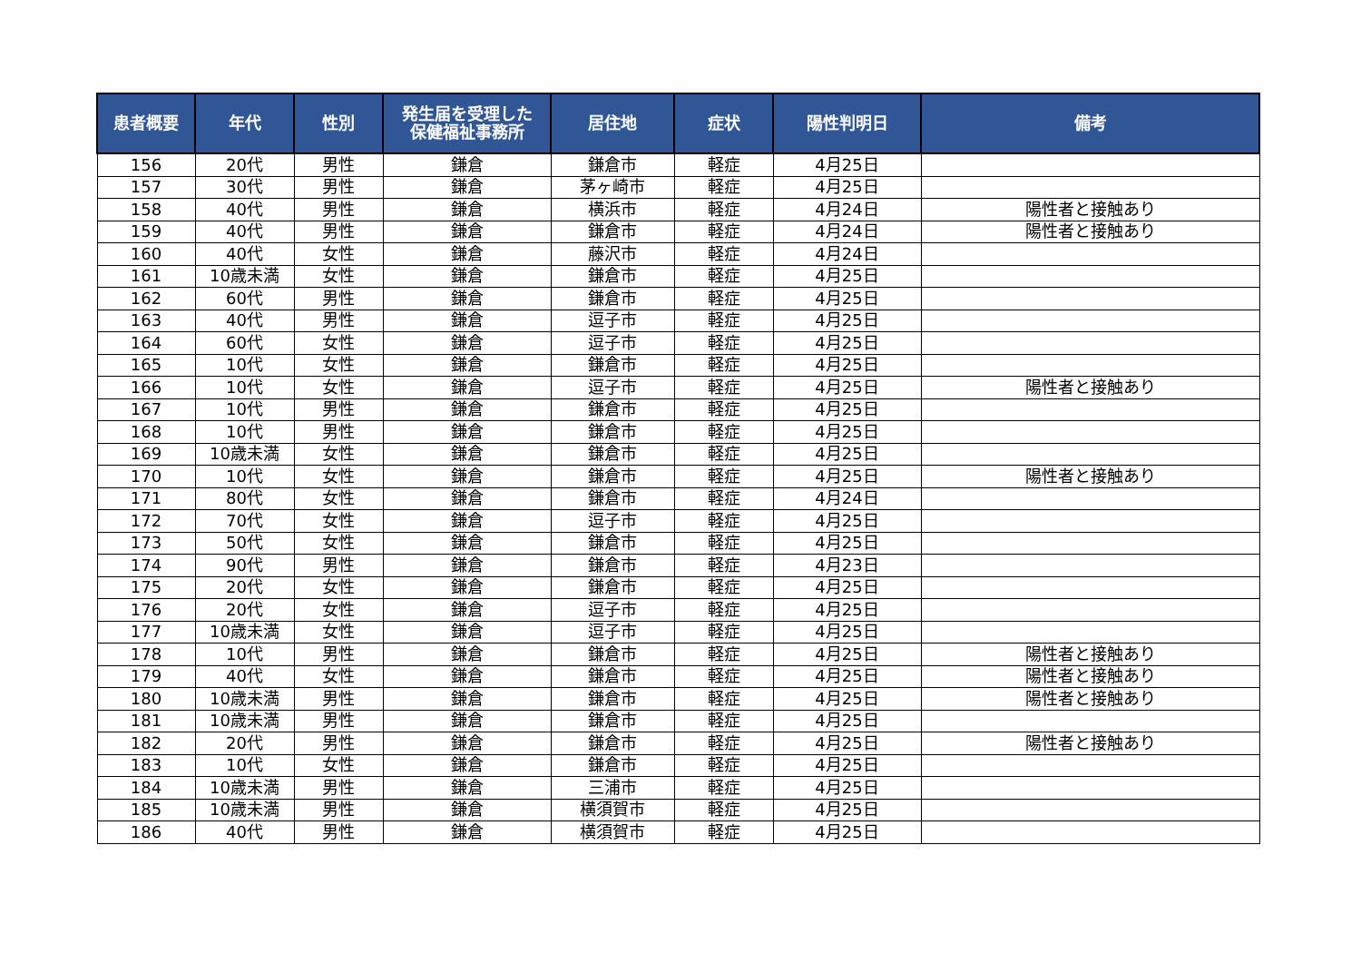| 患者概要 | 年代 | 性別 | 発生届を受理した 保健福祉事務所 | 居住地 | 症状 | 陽性判明日 | 備考 |
| --- | --- | --- | --- | --- | --- | --- | --- |
| 156 | 20代 | 男性 | 鎌倉 | 鎌倉市 | 軽症 | 4月25日 | |
| 157 | 30代 | 男性 | 鎌倉 | 茅ヶ崎市 | 軽症 | 4月25日 | |
| 158 | 40代 | 男性 | 鎌倉 | 横浜市 | 軽症 | 4月24日 | 陽性者と接触あり |
| 159 | 40代 | 男性 | 鎌倉 | 鎌倉市 | 軽症 | 4月24日 | 陽性者と接触あり |
| 160 | 40代 | 女性 | 鎌倉 | 藤沢市 | 軽症 | 4月24日 | |
| 161 | 10歳未満 | 女性 | 鎌倉 | 鎌倉市 | 軽症 | 4月25日 | |
| 162 | 60代 | 男性 | 鎌倉 | 鎌倉市 | 軽症 | 4月25日 | |
| 163 | 40代 | 男性 | 鎌倉 | 逗子市 | 軽症 | 4月25日 | |
| 164 | 60代 | 女性 | 鎌倉 | 逗子市 | 軽症 | 4月25日 | |
| 165 | 10代 | 女性 | 鎌倉 | 鎌倉市 | 軽症 | 4月25日 | |
| 166 | 10代 | 女性 | 鎌倉 | 逗子市 | 軽症 | 4月25日 | 陽性者と接触あり |
| 167 | 10代 | 男性 | 鎌倉 | 鎌倉市 | 軽症 | 4月25日 | |
| 168 | 10代 | 男性 | 鎌倉 | 鎌倉市 | 軽症 | 4月25日 | |
| 169 | 10歳未満 | 女性 | 鎌倉 | 鎌倉市 | 軽症 | 4月25日 | |
| 170 | 10代 | 女性 | 鎌倉 | 鎌倉市 | 軽症 | 4月25日 | 陽性者と接触あり |
| 171 | 80代 | 女性 | 鎌倉 | 鎌倉市 | 軽症 | 4月24日 | |
| 172 | 70代 | 女性 | 鎌倉 | 逗子市 | 軽症 | 4月25日 | |
| 173 | 50代 | 女性 | 鎌倉 | 鎌倉市 | 軽症 | 4月25日 | |
| 174 | 90代 | 男性 | 鎌倉 | 鎌倉市 | 軽症 | 4月23日 | |
| 175 | 20代 | 女性 | 鎌倉 | 鎌倉市 | 軽症 | 4月25日 | |
| 176 | 20代 | 女性 | 鎌倉 | 逗子市 | 軽症 | 4月25日 | |
| 177 | 10歳未満 | 女性 | 鎌倉 | 逗子市 | 軽症 | 4月25日 | |
| 178 | 10代 | 男性 | 鎌倉 | 鎌倉市 | 軽症 | 4月25日 | 陽性者と接触あり |
| 179 | 40代 | 女性 | 鎌倉 | 鎌倉市 | 軽症 | 4月25日 | 陽性者と接触あり |
| 180 | 10歳未満 | 男性 | 鎌倉 | 鎌倉市 | 軽症 | 4月25日 | 陽性者と接触あり |
| 181 | 10歳未満 | 男性 | 鎌倉 | 鎌倉市 | 軽症 | 4月25日 | |
| 182 | 20代 | 男性 | 鎌倉 | 鎌倉市 | 軽症 | 4月25日 | 陽性者と接触あり |
| 183 | 10代 | 女性 | 鎌倉 | 鎌倉市 | 軽症 | 4月25日 | |
| 184 | 10歳未満 | 男性 | 鎌倉 | 三浦市 | 軽症 | 4月25日 | |
| 185 | 10歳未満 | 男性 | 鎌倉 | 横須賀市 | 軽症 | 4月25日 | |
| 186 | 40代 | 男性 | 鎌倉 | 横須賀市 | 軽症 | 4月25日 | |